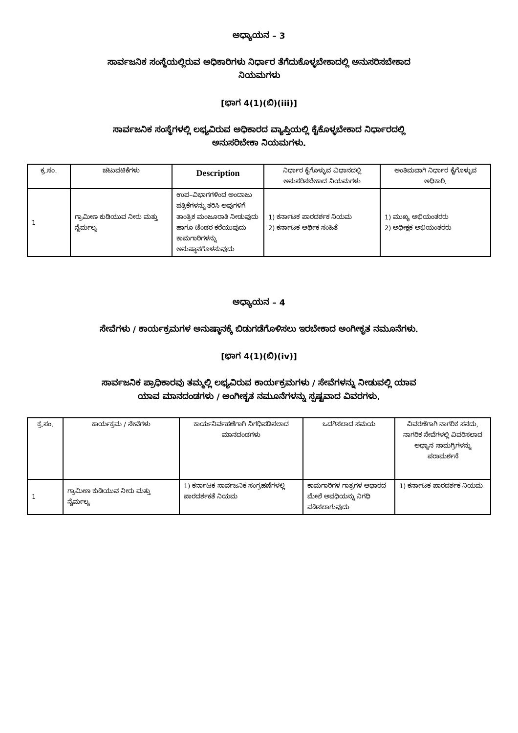ಅಧ್ಯಾಯನ – 3
ಸಾರ್ವಜನಿಕ ಸಂಸ್ಥೆಯಲ್ಲಿರುವ ಅಧಿಕಾರಿಗಳು ನಿರ್ಧಾರ ತೆಗೆದುಕೊಳ್ಳಬೇಕಾದಲ್ಲಿ ಅನುಸರಿಸಬೇಕಾದ
ನಿಯಮಗಳು
[ಭಾಗ 4(1)(ಬಿ)(iii)]
ಸಾರ್ವಜನಿಕ ಸಂಸ್ಥೆಗಳಲ್ಲಿ ಲಭ್ಯವಿರುವ ಅಧಿಕಾರದ ವ್ಯಾಪ್ತಿಯಲ್ಲಿ ಕೈಕೊಳ್ಳಬೇಕಾದ ನಿರ್ಧಾರದಲ್ಲಿ
ಅನುಸರಿಬೇಕಾ ನಿಯಮಗಳು.
| ಕ್ರ.ಸಂ. | ಚಟುವಟಿಕೆಗಳು | Description | ನಿರ್ಧಾರ ಕೈಗೊಳ್ಳುವ ವಿಧಾನದಲ್ಲಿ ಅನುಸರಿಸಬೇಕಾದ ನಿಯಮಗಳು | ಅಂತಿಮವಾಗಿ ನಿರ್ಧಾರ ಕೈಗೊಳ್ಳುವ ಅಧಿಕಾರಿ. |
| --- | --- | --- | --- | --- |
| 1 | ಗ್ರಾಮೀಣ ಕುಡಿಯುವ ನೀರು ಮತ್ತು ನೈರ್ಮಲ್ಯ | ಉಪ–ವಿಭಾಗಗಳಿಂದ ಅಂದಾಜು ಪತ್ರಿಕೆಗಳನ್ನು ತರಿಸಿ ಅವುಗಳಿಗೆ ತಾಂತ್ರಿಕ ಮಂಜೂರಾತಿ ನೀಡುವುದು ಹಾಗೂ ಟೆಂಡರ ಕರೆಯುವುದು ಕಾಮಗಾರಿಗಳನ್ನು ಅನುಷ್ಠಾನಗೊಳಸುವುದು | 1) ಕರ್ನಾಟಕ ಪಾರದರ್ಶಕ ನಿಯಮ 2) ಕರ್ನಾಟಕ ಆರ್ಥಿಕ ಸಂಹಿತೆ | 1) ಮುಖ್ಯ ಅಭಿಯಂತರರು 2) ಅಧೀಕ್ಷಕ ಅಭಿಯಂತರರು |
ಅಧ್ಯಾಯನ – 4
ಸೇವೆಗಳು / ಕಾರ್ಯಕ್ರಮಗಳ ಅನುಷ್ಠಾನಕ್ಕೆ ಬಿಡುಗಡೆಗೊಳಿಸಲು ಇರಬೇಕಾದ ಅಂಗೀಕೃತ ನಮೂನೆಗಳು.
[ಭಾಗ 4(1)(ಬಿ)(iv)]
ಸಾರ್ವಜನಿಕ ಪ್ರಾಧಿಕಾರವು ತಮ್ಮಲ್ಲಿ ಲಭ್ಯವಿರುವ ಕಾರ್ಯಕ್ರಮಗಳು / ಸೇವೆಗಳನ್ನು ನೀಡುವಲ್ಲಿ ಯಾವ
ಯಾವ ಮಾನದಂಡಗಳು / ಅಂಗೀಕೃತ ನಮೂನೆಗಳನ್ನು ಸ್ಪಷ್ಟವಾದ ವಿವರಗಳು.
| ಕ್ರ.ಸಂ. | ಕಾರ್ಯಕ್ರಮ / ಸೇವೆಗಳು | ಕಾರ್ಯನಿರ್ವಹಣೆಗಾಗಿ ನಿಗಧಿಪಡಿಸಲಾದ ಮಾನದಂಡಗಳು | ಒದಗಿಸಲಾದ ಸಮಯ | ವಿವರಣೆಗಾಗಿ ನಾಗರಿಕ ಸನದು, ನಾಗರಿಕ ಸೇವೆಗಳಲ್ಲಿ ವಿವರಿಸಲಾದ ಅಧ್ಯಾನ ಸಾಮಗ್ರಿಗಳನ್ನು ಪರಾಮರ್ಶನೆ |
| --- | --- | --- | --- | --- |
| 1 | ಗ್ರಾಮೀಣ ಕುಡಿಯುವ ನೀರು ಮತ್ತು ನೈರ್ಮಲ್ಯ | 1) ಕರ್ನಾಟಕ ಸಾರ್ವಜನಿಕ ಸಂಗ್ರಹಣೆಗಳಲ್ಲಿ ಪಾರದರ್ಶಕತೆ ನಿಯಮ | ಕಾಮಗಾರಿಗಳ ಗಾತ್ರಗಳ ಆಧಾರದ ಮೇಲೆ ಅವಧಿಯನ್ನು ನಿಗಧಿ ಪಡಿಸಲಾಗುವುದು | 1) ಕರ್ನಾಟಕ ಪಾರದರ್ಶಕ ನಿಯಮ |